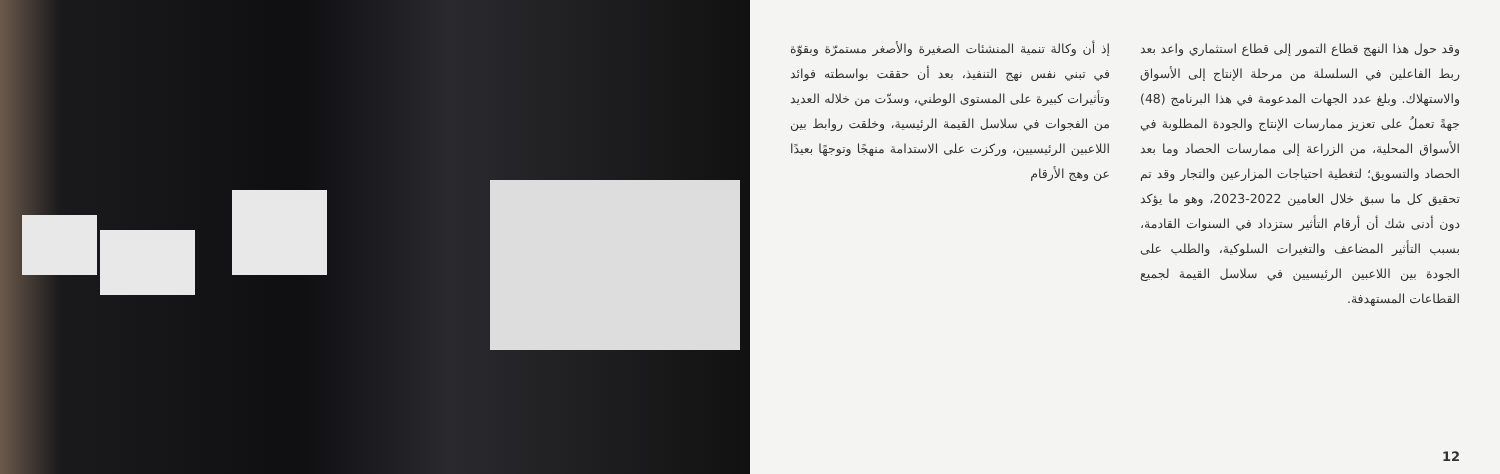وقد حول هذا النهج قطاع التمور إلى قطاع استثماري واعد بعد ربط الفاعلين في السلسلة من مرحلة الإنتاج إلى الأسواق والاستهلاك. وبلغ عدد الجهات المدعومة في هذا البرنامج (48) جهةً تعملُ على تعزيز ممارسات الإنتاج والجودة المطلوبة في الأسواق المحلية، من الزراعة إلى ممارسات الحصاد وما بعد الحصاد والتسويق؛ لتغطية احتياجات المزارعين والتجار وقد تم تحقيق كل ما سبق خلال العامين 2022-2023، وهو ما يؤكد دون أدنى شك أن أرقام التأثير ستزداد في السنوات القادمة، بسبب التأثير المضاعف والتغيرات السلوكية، والطلب على الجودة بين اللاعبين الرئيسيين في سلاسل القيمة لجميع القطاعات المستهدفة.
إذ أن وكالة تنمية المنشئات الصغيرة والأصغر مستمرّة وبقوّة في تبني نفس نهج التنفيذ، بعد أن حققت بواسطته فوائد وتأثيرات كبيرة على المستوى الوطني، وسدّت من خلاله العديد من الفجوات في سلاسل القيمة الرئيسية، وخلقت روابط بين اللاعبين الرئيسيين، وركزت على الاستدامة منهجًا وتوجهًا بعيدًا عن وهج الأرقام
12